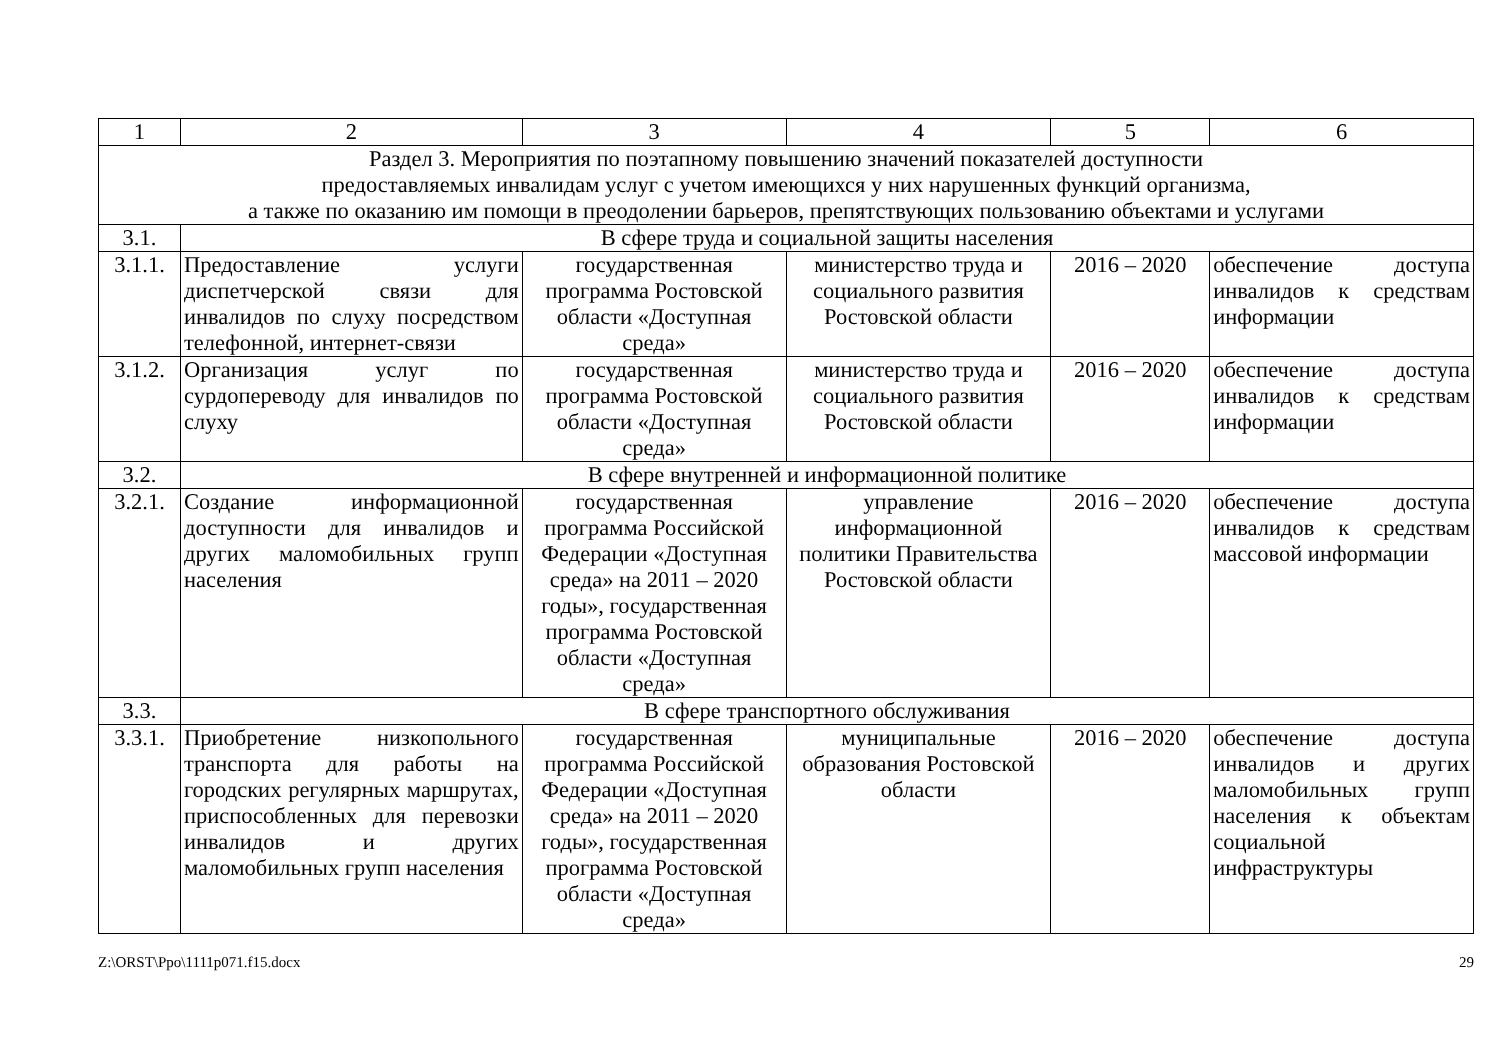| 1 | 2 | 3 | 4 | 5 | 6 |
| Раздел 3. Мероприятия по поэтапному повышению значений показателей доступности предоставляемых инвалидам услуг с учетом имеющихся у них нарушенных функций организма, а также по оказанию им помощи в преодолении барьеров, препятствующих пользованию объектами и услугами | | | | | |
| 3.1. | В сфере труда и социальной защиты населения | | | | |
| 3.1.1. | Предоставление услуги диспетчерской связи для инвалидов по слуху посредством телефонной, интернет-связи | государственная программа Ростовской области «Доступная среда» | министерство труда и социального развития Ростовской области | 2016 – 2020 | обеспечение доступа инвалидов к средствам информации |
| 3.1.2. | Организация услуг по сурдопереводу для инвалидов по слуху | государственная программа Ростовской области «Доступная среда» | министерство труда и социального развития Ростовской области | 2016 – 2020 | обеспечение доступа инвалидов к средствам информации |
| 3.2. | В сфере внутренней и информационной политике | | | | |
| 3.2.1. | Создание информационной доступности для инвалидов и других маломобильных групп населения | государственная программа Российской Федерации «Доступная среда» на 2011 – 2020 годы», государственная программа Ростовской области «Доступная среда» | управление информационной политики Правительства Ростовской области | 2016 – 2020 | обеспечение доступа инвалидов к средствам массовой информации |
| 3.3. | В сфере транспортного обслуживания | | | | |
| 3.3.1. | Приобретение низкопольного транспорта для работы на городских регулярных маршрутах, приспособленных для перевозки инвалидов и других маломобильных групп населения | государственная программа Российской Федерации «Доступная среда» на 2011 – 2020 годы», государственная программа Ростовской области «Доступная среда» | муниципальные образования Ростовской области | 2016 – 2020 | обеспечение доступа инвалидов и других маломобильных групп населения к объектам социальной инфраструктуры |
Z:\ORST\Ppo\1111p071.f15.docx 29